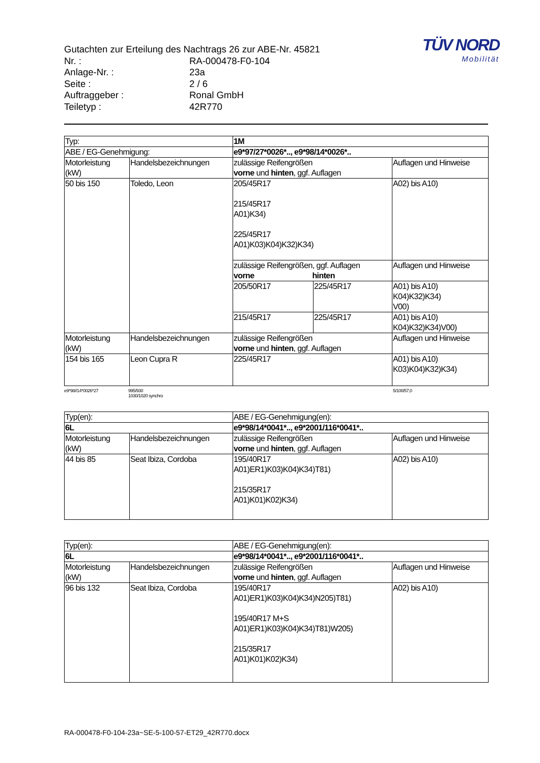TÜV NORD
Mobilität
Gutachten zur Erteilung des Nachtrags 26 zur ABE-Nr. 45821
Nr. : RA-000478-F0-104
Anlage-Nr. : 23a
Seite : 2 / 6
Auftraggeber : Ronal GmbH
Teiletyp : 42R770
| Typ: | | 1M | | |
| ABE / EG-Genehmigung: | | e9*97/27*0026*.., e9*98/14*0026*.. | | |
| Motorleistung (kW) | Handelsbezeichnungen | zulässige Reifengrößen vorne und hinten , ggf. Auflagen | | Auflagen und Hinweise |
| 50 bis 150 | Toledo, Leon | 205/45R17 215/45R17 A01)K34) 225/45R17 A01)K03)K04)K32)K34) | | A02) bis A10) |
| | | zulässige Reifengrößen, ggf. Auflagen vorne hinten | | Auflagen und Hinweise |
| | | 205/50R17 | 225/45R17 | A01) bis A10) K04)K32)K34) V00) |
| | | 215/45R17 | 225/45R17 | A01) bis A10) K04)K32)K34)V00) |
| Motorleistung (kW) | Handelsbezeichnungen | zulässige Reifengrößen vorne und hinten , ggf. Auflagen | | Auflagen und Hinweise |
| 154 bis 165 | Leon Cupra R | 225/45R17 | | A01) bis A10) K03)K04)K32)K34) |
e9*98//14*0026*27 995/930
1030/1020 synchro 5/100/57,0
| Typ(en): | | ABE / EG-Genehmigung(en): | |
| 6L | | e9*98/14*0041*.., e9*2001/116*0041*.. | |
| Motorleistung (kW) | Handelsbezeichnungen | zulässige Reifengrößen vorne und hinten , ggf. Auflagen | Auflagen und Hinweise |
| 44 bis 85 | Seat Ibiza, Cordoba | 195/40R17 A01)ER1)K03)K04)K34)T81) 215/35R17 A01)K01)K02)K34) | A02) bis A10) |
| Typ(en): | | ABE / EG-Genehmigung(en): | |
| 6L | | e9*98/14*0041*.., e9*2001/116*0041*.. | |
| Motorleistung (kW) | Handelsbezeichnungen | zulässige Reifengrößen vorne und hinten , ggf. Auflagen | Auflagen und Hinweise |
| 96 bis 132 | Seat Ibiza, Cordoba | 195/40R17 A01)ER1)K03)K04)K34)N205)T81) 195/40R17 M+S A01)ER1)K03)K04)K34)T81)W205) 215/35R17 A01)K01)K02)K34) | A02) bis A10) |
RA-000478-F0-104-23a~SE-5-100-57-ET29_42R770.docx